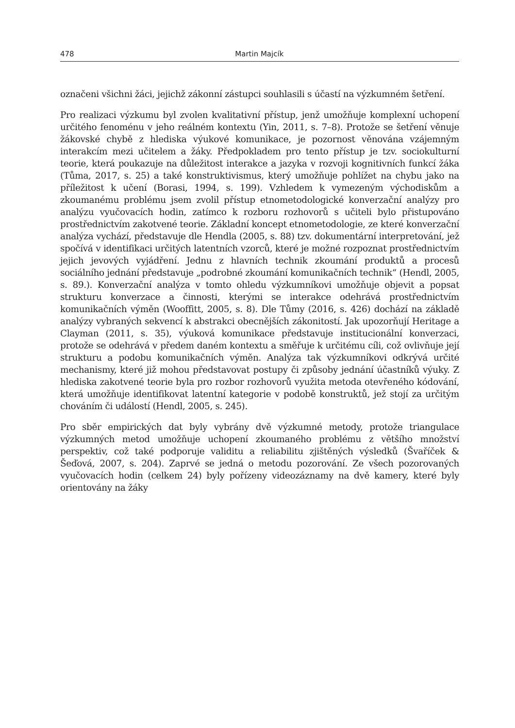478 Martin Majcík
označeni všichni žáci, jejichž zákonní zástupci souhlasili s účastí na výzkumném šetření.
Pro realizaci výzkumu byl zvolen kvalitativní přístup, jenž umožňuje komplexní uchopení určitého fenoménu v jeho reálném kontextu (Yin, 2011, s. 7–8). Protože se šetření věnuje žákovské chybě z hlediska výukové komunikace, je pozornost věnována vzájemným interakcím mezi učitelem a žáky. Předpokladem pro tento přístup je tzv. sociokulturní teorie, která poukazuje na důležitost interakce a jazyka v rozvoji kognitivních funkcí žáka (Tůma, 2017, s. 25) a také konstruktivismus, který umožňuje pohlížet na chybu jako na příležitost k učení (Borasi, 1994, s. 199). Vzhledem k vymezeným východiskům a zkoumanému problému jsem zvolil přístup etnometodologické konverzační analýzy pro analýzu vyučovacích hodin, zatímco k rozboru rozhovorů s učiteli bylo přistupováno prostřednictvím zakotvené teorie. Základní koncept etnometodologie, ze které konverzační analýza vychází, představuje dle Hendla (2005, s. 88) tzv. dokumentární interpretování, jež spočívá v identifikaci určitých latentních vzorců, které je možné rozpoznat prostřednictvím jejich jevových vyjádření. Jednu z hlavních technik zkoumání produktů a procesů sociálního jednání představuje „podrobné zkoumání komunikačních technik“ (Hendl, 2005, s. 89.). Konverzační analýza v tomto ohledu výzkumníkovi umožňuje objevit a popsat strukturu konverzace a činnosti, kterými se interakce odehrává prostřednictvím komunikačních výměn (Wooffitt, 2005, s. 8). Dle Tůmy (2016, s. 426) dochází na základě analýzy vybraných sekvencí k abstrakci obecnějších zákonitostí. Jak upozorňují Heritage a Clayman (2011, s. 35), výuková komunikace představuje institucionální konverzaci, protože se odehrává v předem daném kontextu a směřuje k určitému cíli, což ovlivňuje její strukturu a podobu komunikačních výměn. Analýza tak výzkumníkovi odkrývá určité mechanismy, které již mohou představovat postupy či způsoby jednání účastníků výuky. Z hlediska zakotvené teorie byla pro rozbor rozhovorů využita metoda otevřeného kódování, která umožňuje identifikovat latentní kategorie v podobě konstruktů, jež stojí za určitým chováním či událostí (Hendl, 2005, s. 245).
Pro sběr empirických dat byly vybrány dvě výzkumné metody, protože triangulace výzkumných metod umožňuje uchopení zkoumaného problému z většího množství perspektiv, což také podporuje validitu a reliabilitu zjištěných výsledků (Švaříček & Šeďová, 2007, s. 204). Zaprvé se jedná o metodu pozorování. Ze všech pozorovaných vyučovacích hodin (celkem 24) byly pořízeny videozáznamy na dvě kamery, které byly orientovány na žáky